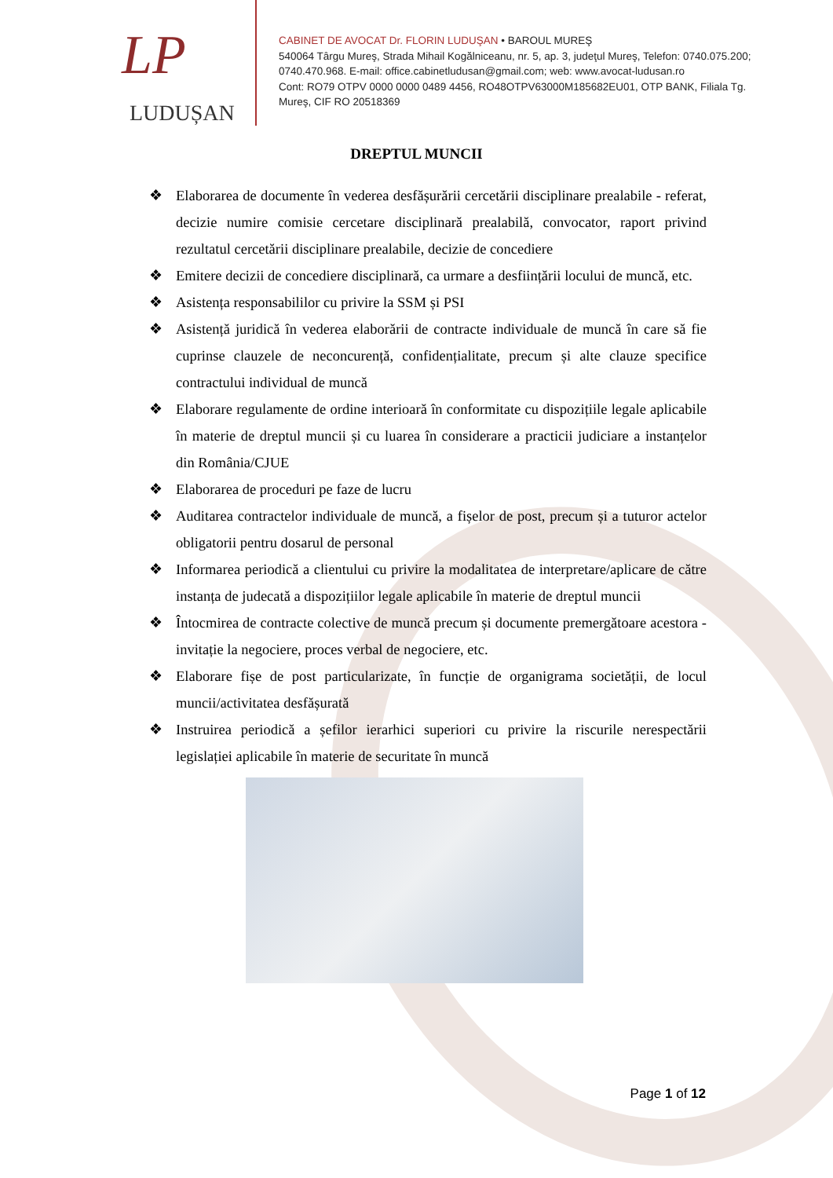LP
LUDUȘAN
CABINET DE AVOCAT Dr. FLORIN LUDUŞAN • BAROUL MUREŞ
540064 Târgu Mureş, Strada Mihail Kogălniceanu, nr. 5, ap. 3, judeţul Mureş, Telefon: 0740.075.200; 0740.470.968. E-mail: office.cabinetludusan@gmail.com; web: www.avocat-ludusan.ro
Cont: RO79 OTPV 0000 0000 0489 4456, RO48OTPV63000M185682EU01, OTP BANK, Filiala Tg. Mureş, CIF RO 20518369
DREPTUL MUNCII
❖ Elaborarea de documente în vederea desfășurării cercetării disciplinare prealabile - referat, decizie numire comisie cercetare disciplinară prealabilă, convocator, raport privind rezultatul cercetării disciplinare prealabile, decizie de concediere
❖ Emitere decizii de concediere disciplinară, ca urmare a desființării locului de muncă, etc.
❖ Asistența responsabililor cu privire la SSM și PSI
❖ Asistență juridică în vederea elaborării de contracte individuale de muncă în care să fie cuprinse clauzele de neconcurență, confidențialitate, precum și alte clauze specifice contractului individual de muncă
❖ Elaborare regulamente de ordine interioară în conformitate cu dispozițiile legale aplicabile în materie de dreptul muncii și cu luarea în considerare a practicii judiciare a instanțelor din România/CJUE
❖ Elaborarea de proceduri pe faze de lucru
❖ Auditarea contractelor individuale de muncă, a fișelor de post, precum și a tuturor actelor obligatorii pentru dosarul de personal
❖ Informarea periodică a clientului cu privire la modalitatea de interpretare/aplicare de către instanța de judecată a dispozițiilor legale aplicabile în materie de dreptul muncii
❖ Întocmirea de contracte colective de muncă precum și documente premergătoare acestora -invitație la negociere, proces verbal de negociere, etc.
❖ Elaborare fișe de post particularizate, în funcție de organigrama societății, de locul muncii/activitatea desfășurată
❖ Instruirea periodică a șefilor ierarhici superiori cu privire la riscurile nerespectării legislației aplicabile în materie de securitate în muncă
Page 1 of 12